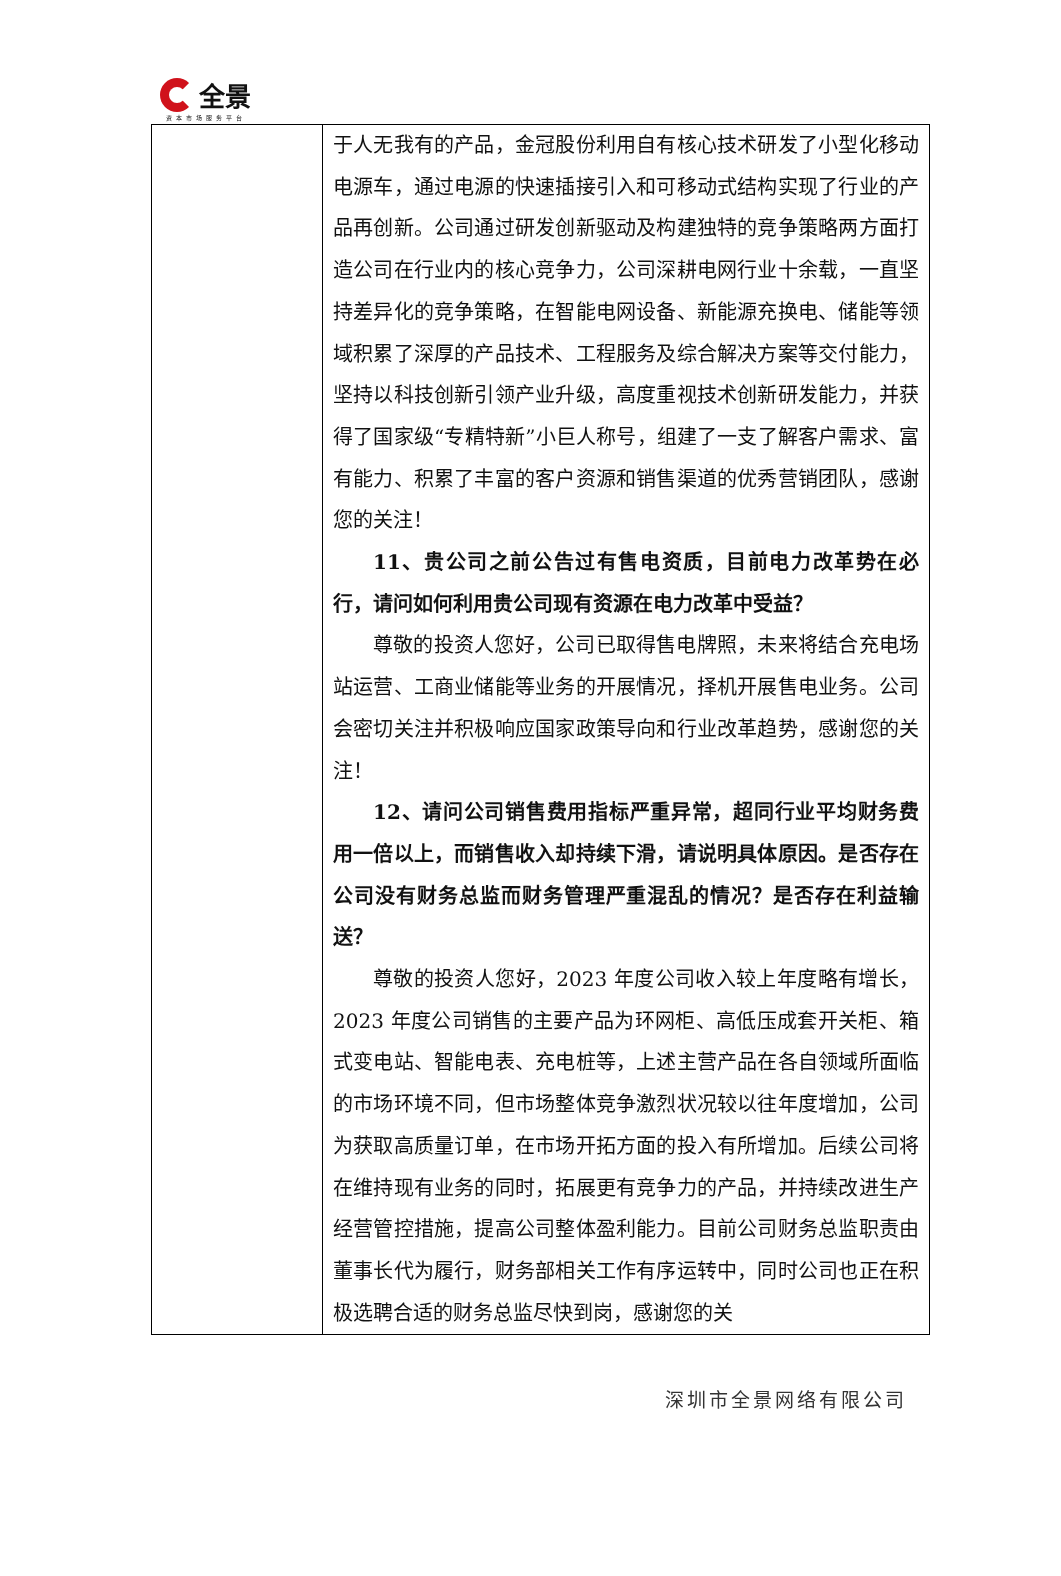全景
资本市场服务平台
| | 于人无我有的产品，金冠股份利用自有核心技术研发了小型化移动电源车，通过电源的快速插接引入和可移动式结构实现了行业的产品再创新。公司通过研发创新驱动及构建独特的竞争策略两方面打造公司在行业内的核心竞争力，公司深耕电网行业十余载，一直坚持差异化的竞争策略，在智能电网设备、新能源充换电、储能等领域积累了深厚的产品技术、工程服务及综合解决方案等交付能力，坚持以科技创新引领产业升级，高度重视技术创新研发能力，并获得了国家级“专精特新”小巨人称号，组建了一支了解客户需求、富有能力、积累了丰富的客户资源和销售渠道的优秀营销团队，感谢您的关注！ 11、贵公司之前公告过有售电资质，目前电力改革势在必行，请问如何利用贵公司现有资源在电力改革中受益？ 尊敬的投资人您好，公司已取得售电牌照，未来将结合充电场站运营、工商业储能等业务的开展情况，择机开展售电业务。公司会密切关注并积极响应国家政策导向和行业改革趋势，感谢您的关注！ 12、请问公司销售费用指标严重异常，超同行业平均财务费用一倍以上，而销售收入却持续下滑，请说明具体原因。是否存在公司没有财务总监而财务管理严重混乱的情况？是否存在利益输送？ 尊敬的投资人您好，2023 年度公司收入较上年度略有增长，2023 年度公司销售的主要产品为环网柜、高低压成套开关柜、箱式变电站、智能电表、充电桩等，上述主营产品在各自领域所面临的市场环境不同，但市场整体竞争激烈状况较以往年度增加，公司为获取高质量订单，在市场开拓方面的投入有所增加。后续公司将在维持现有业务的同时，拓展更有竞争力的产品，并持续改进生产经营管控措施，提高公司整体盈利能力。目前公司财务总监职责由董事长代为履行，财务部相关工作有序运转中，同时公司也正在积极选聘合适的财务总监尽快到岗，感谢您的关 |
深圳市全景网络有限公司